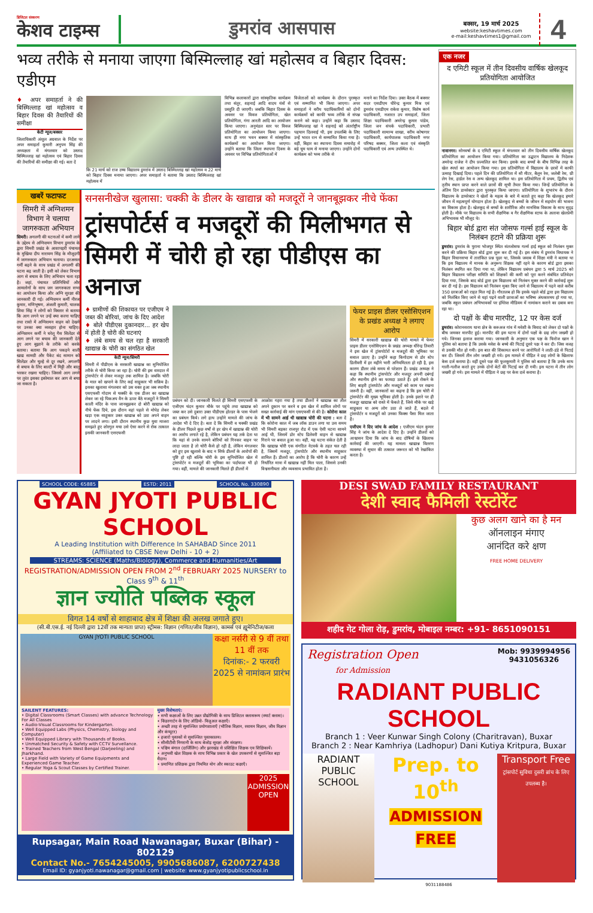डिजिटल संस्करण
केशव टाइम्स
डुमरांव आसपास
बक्सर, 19 मार्च 2025
website:keshavtimes.com
e-mail:keshavtimes1@gmail.com
4
भव्य तरीके से मनाया जाएगा बिस्मिल्लाह खां महोत्सव व बिहार दिवस: एडीएम
♦ अपर समाहर्ता ने की बिस्मिल्लाह खां महोत्सव व बिहार दिवस की तैयारियों की समीक्षा
केटी न्यूज/बक्सर
जिलाधिकारी अंशुल अग्रवाल के निर्देश पर अपर समाहर्ता कुमारी अनुपम सिंह की अध्यक्षता में मंगलवार को उस्ताद बिस्मिल्लाह खां महोत्सव एवं बिहार दिवस की तैयारियों की समीक्षा की गई। बता दें
कि 21 मार्च को राज उच्च विद्यालय डुमरांव में उस्ताद बिस्मिल्लाह खां महोत्सव व 22 मार्च को बिहार दिवस मनाया जाएगा। अपर समाहर्ता ने बताया कि उस्ताद बिस्मिल्लाह खां महोत्सव में
विभिन्न कलाकारों द्वारा सांस्कृतिक कार्यक्रम तथा संतूर, शहनाई आदि वादय यंत्रों से प्रस्तुति दी जाएगी। जबकि बिहार दिवस के अवसर पर विवज प्रतियोगिता, खेल प्रतियोगिता, गंगा आरती आदि का आयोजन किया जाएगा। अनुमंडल स्तर पर विवज प्रतियोगिता का आयोजन किया जाएगा। साथ ही नगर भवन बक्सर में सांस्कृतिक कार्यक्रमों का आयोजन किया जाएगा। उन्होंने बताया कि जिला स्थापना दिवस के अवसर पर विभिन्न प्रतियोगिताओं में
विजेताओं को कार्यक्रम के दौरान पुरस्कृत एवं सम्मानित भी किया जाएगा। अपर समाहर्ता ने वरीय पदाधिकारियों को दोनों कार्यक्रमों को काफी भव्य तरीके से संपन्न कराने को कहा। उन्होंने कहा कि उस्ताद बिस्मिल्लाह खां ने शहनाई को अंतर्राष्ट्रीय पहचान दिलवाई थी, इस उपलब्धि के लिए उन्हें भारत रत्न से सम्मानित किया गया है। वहीं, बिहार का स्थापना दिवस समारोह में बड़े धूम धाम से मनाया जाएगा। उन्होंने दोनों कार्यक्रम को भव्य तरीके से
मनाने का निर्देश दिया। उक्त बैठक में बक्सर सदर एसडीएम धीरेन्द्र कुमार मिश्र एवं डुमरांव एसडीएम राकेश कुमार, विशेष कार्य पदाधिकारी, नजारत उप समाहर्ता, जिला शिक्षा पदाधिकारी अमरेन्द्र कुमार पांडेय, जिला जन संपर्क पदाधिकारी, प्रभारी पदाधिकारी सामान्य शाखा, वरीय कोषागार पदाधिकारी, कार्यपालक पदाधिकारी नगर परिषद बक्सर, जिला कला एवं संस्कृति पदाधिकारी एवं अन्य उपस्थित थे।
खबरें फटाफट
सिमरी में अग्निशमन विभाग ने चलाया जागरुकता अभियान
सिमरी। अगलगी की घटनाओं में कमी लाने के उद्देश्य से अग्निशमन विभाग डुमरांव के द्वारा सिमरी प्रखंड के आशापड़री पंचायत के मुखिया दीप नारायण सिंह के मौजूदगी में जागरुकता अभियान चलाया। दरअसल गर्मी बढ़ने के साथ प्रखंड में अगलगी की घटना बढ़ जाती है। इसी को लेकर विभाग आग से बचाव के लिए अभियान चला रहा है। जहां, पंचायत प्रतिनिधियों और आमलोगों के साथ जन जागरुकता सभा का आयोजन किया और अग्नि सुरक्षा की जानकारी दी गई। अग्निशमन कर्मी नीरज कुमार, मणिभूषण, अंजली कुमारी, चालक शिवा सिंह ने लोगों को विस्तार से बताया कि आग लगने पर उन्हें क्या करना चाहिए तथा रास्ते में अग्निशमन वाहन को देखने पर उनका क्या व्यवहार होना चाहिए। अग्निशमन कर्मी ने घरेलू गैस सिलेंडर से आग लगने पर बचाव की जानकारी देते हुए आग बुझाने के तरीके को करके बताया। बताया कि आग पकड़ने वाली खाद्य सामग्री और पैकेट बंद सामान को सिलेंडर और चुल्हे से दूर रखने, अगलगी से बचाव के लिए बाल्टी में मिट्टी और बालू भरकर रखना चाहिए। जिससे आग लगने पर तुरंत इसका इस्तेमाल कर आग से बचा जा सकता है।
सनसनीखेज खुलासा: चक्की के डीलर के खाद्यान्न को मजदूरों ने जानबूझकर नीचे फेंका
ट्रांसपोर्टर्स व मजदूरों की मिलीभगत से सिमरी में चोरी हो रहा पीडीएस का अनाज
♦ ग्रामीणों की शिकायत पर एजीएम ने जब्त की बोरियां, जांच के दिए आदेश
♦ बोले पीडीएस दुकानदार... हर खेप में होती है चोरी की घटनाएं
♦ लंबे समय से चल रहा है सरकारी खाद्यान्न के चोरी का संगठित खेल
केटी न्यूज/सिमरी
सिमरी में पीडीएस के सरकारी खाद्यान्न का सुनियोजित तरीके से चोरी किया जा रहा है। चोरी की इस वारदात में ट्रांसपोर्टर से लेकर मजदूर तक शामिल है। जबकि चोरी के माल को खपाने के लिए कई साहूकार भी सक्रिय है। इसका खुलासा मंगलवार को उस वक्त हुआ जब स्थानीय एसएफसी गोदाम से चक्की के एक डीलर का खाद्यान्न लेकर जा रहे पिकअप वैन के ऊपर बैठे मजदूरों ने सिमरी काली मंदिर के पास जानबूझकर दो बोरी खाद्यान्न को नीचे फेंक दिये, इस दौरान वहां पहले से मोपेड लेकर खड़ा एक साहूकार उक्त खाद्यान्न को उठा अपने वाहन पर लादने लगा। इसी दौरान स्थानीय कुछ युवा माजरा समझते हुए शोरगुल मचा उसे ऐसा करने से रोक तत्काल इसकी जानकारी एसएफसी
प्रबंधन को दी। जानकारी मिलते ही सिमरी एसएफसी के एजीएम चंदन कुमार मौके पर पहुंचे तथा खाद्यान्न को जब्त कर उसे दुबारा उक्त पीडीएस होल्डर के पास भेजने का प्रबंधन किये। लगे हाथ उन्होंने मामले की जांच के आदेश भी दे दिए है। बता दें कि सिमरी व चक्की प्रखंड के डीलर पिछले कुछ वर्षों से हर खेप में खाद्यान्न की चोरी का आरोप लगाते रहे है, लेकिन प्रबंधन यह तर्क देता था कि यहां से उनके सामने बोरियों को गिनकर वाहन पर लादा जाता है तो चोरी कैसे हो रही है, लेकिन मंगलवार को हुए इस खुलासे के बाद न सिर्फ डीलरों के आरोपों की पुष्टि हो रही बल्कि चोरी के इस सुनियोजित खेल में ट्रांसपोर्टर व मजदूरों की भूमिका का पर्दाफाश भी हो गया। वहीं, मामले की जानकारी मिलते ही डीलरों में
आक्रोश गहरा गया है तथा डीलरों ने खाद्यान्न का तौल अपने दुकान पर करने व इस खेल में शामिल लोगों पर सख्त कार्रवाई की मांग एसएफसी से की है। कोरोना काल में भी सामने आई थी खाद्यान्न चोरी की घटना : बता दें कि कोरोना काल में जब लॉक डाउन लगा था उस समय भी सिमरी बड़का राजपुर रोड में एक ऐसी घटना सामने आई थी, जिसमें डोर स्टेप डिलेवरी वाहन से खाद्यान्न गिराने पर बवाल हुआ था। वहीं, यह घटना संकेत देती है कि खाद्यान्न चोरी एक संगठित नेटवर्क के तहत चल रही है, जिसमें मजदूर, ट्रांसपोर्टर और स्थानीय साहूकार शामिल हैं। डीलरों का आरोप है कि चोरी के कारण उन्हें निर्धारित मात्रा में खाद्यान्न नहीं मिल पाता, जिससे उनकी विश्वसनीयता और व्यवसाय प्रभावित होता है।
फेयर प्राइस डीलर एसोसिएशन के प्रखंड अध्यक्ष ने लगाए आरोप
सिमरी में सरकारी खाद्यान्न की चोरी मामले में फेयर प्राइस डीलर एसोसिएशन के प्रखंड अध्यक्ष धीरेन्द्र तिवारी ने इस खेल में ट्रांसपोर्टरों व मजदूरों की भूमिका पर सवाल उठाए है। उन्होंने कहा किगोदाम से डोर स्टेप डिलीवरी में हर महीने भारी अनियमितता हो रही है, इस कारण डीलर लंबे समय से परेशान हैं। प्रखंड अध्यक्ष ने कहा कि स्थानीय ट्रांसपोर्टर और मजदूर अपनी दबंगई और स्थानीय होने का फायदा उठाते हैं। इसे रोकने के लिए बाहरी ट्रांसपोर्टर और मजदूरों को काम पर रखना जरूरी है। वहीं, जानकारों का कहना है कि इस चोरी में ट्रांसपोर्टर की मुख्य भूमिका होती है। उनके इशारे पर ही मजदूर खाद्यान्न को रास्ते में फेंकते हैं, जिसे मौके पर खड़े साहूकार या अन्य लोग उठा ले जाते हैं, बदले में ट्रांसपोर्टर व मजदूरों को उनका फिक्स पैसा मिल जाता है।
एजीएम ने दिए जांच के आदेश : एजीएम चंदन कुमार सिंह ने जांच के आदेश दे दिए है। उन्होंने डीलरों को आश्वासन दिया कि जांच के बाद दोषियों के खिलाफ कार्रवाई की जाएगी। यह मामला खाद्यान्न वितरण व्यवस्था में सुधार की तत्काल जरूरत को भी रेखांकित करता है।
एक नजर
द एमिटी स्कूल में तीन दिवसीय वार्षिक खेलकूद प्रतियोगिता आयोजित
नावानगर। सोनवर्षा के द एमिटी स्कूल में मंगलवार को तीन दिवसीय वार्षिक खेलकूद प्रतियोगिता का आयोजन किया गया। प्रतियोगिता का उद्घाटन विद्यालय के निदेशक अमरेन्द्र राजेश ने दीप प्रज्वलित कर किया। इसके बाद बच्चों के बीच विभिन्न तरह के खेल स्पर्धा का आयोजन किया गया। इस प्रतियोगिता में विद्यालय के छात्रों में काफी उत्साह दिखाई दिया। पहले दिन की प्रतियोगिता में सौ मीटर, बैलून रेस, जलेबी रेस, थ्री लेग रेस, हार्डल रेस व अन्य खेलकूद शामिल था। इस प्रतियोगिता में प्रथम, द्वितीय एवं तृतीय स्थान प्राप्त करने वाले छात्रों की सूची तैयार किया गया। जिन्हें प्रतियोगिता के अंतिम दिन डायरेक्टर द्वारा पुरस्कृत किया जाएगा। प्रतियोगिता के शुभारंभ के दौरान विद्यालय के डायरेक्टर ने खेलों के महत्व के बारे में बताते हुए कहा कि खेलकूद हमारे जीवन में महत्वपूर्ण योगदान होता है। खेलकूद से बच्चों के जीवन में सहयोग की भावना का विकास होता है। खेलकूद से बच्चों के शारीरिक और मानसिक विकास के साथ सुदृढ़ होती है। मौके पर विद्यालय के सभी शैक्षणिक व गैर शैक्षणिक स्टाफ के अलावा खेलप्रेमी अभिभावक भी मौजूद थे।
बिहार बोर्ड द्वारा संत जोसफ गर्ल्स हाई स्कूल के निलंबन हटाने की प्रक्रिया शुरू
डुमरांव। डुमरांव के पुराना भोजपुर स्थित संतजोसफ गर्ल्स हाई स्कूल को निलंबन मुक्त करने की प्रक्रिया बिहार बोर्ड द्वारा शुरू कर दी गई है। इस संबंध में डुमरांव विधायक ने बिहार विधानसभा में तारांकित प्रश्न पूछा था, जिसके जवाब में शिक्षा मंत्री ने बताया था कि इस विद्यालय में मानक के अनुरूप शिक्षक नहीं रहने के कारण बोर्ड द्वारा इसका निलंबन स्थगित कर दिया गया था, लेकिन विद्यालय प्रबंधन द्वारा 5 मार्च 2025 को बिहार विद्यालय परीक्षा समिति को शिक्षकों की कमी को पूरा करने संबंधित प्रतिवेदन दिया गया, जिसके बाद बोर्ड द्वारा इस विद्यालय को निलंबन मुक्त करने की कार्रवाई शुरू कर दी गई है। इस विद्यालय को निलंबन मुक्त किए जाने से विद्यालय में पढ़ने वाले करीब 350 छात्राओं को राहत मिल गई है। गौरतलब हो कि इसके पहले बोर्ड द्वारा इस विद्यालय को निलंबित किए जाने से यहां पढ़ने वाली छात्राओं का भविष्य अंधकारमय हो गया था, जबकि स्कूल प्रबंधन अभिभावकों पर इंग्लिश मीडियम में नामांकन कराने का दबाव बना रहा था।
दो पक्षों के बीच मारपीट, 12 पर केस दर्ज
डुमरांव। कोरानसराय थाना क्षेत्र के करुअज गांव में मवेशी के विवाद को लेकर दो पक्षों के बीच जमकर मारपीट हुई। मारपीट की इस घटना में दोनों पक्षों के छह लोग जख्मी हो गये। जिनका इलाज कराया गया। जानकारी के अनुसार एक पक्ष के फिरोज खान ने पुलिस को बताया है कि उसके मवेश के बच्चे की पिटाई दूसरे पक्ष ने कर दी। जिस वजह से उसकी मौत हो गयी। इस बात की शिकायत करने पर आरोपितों ने लाठी-डंडे से पिटाई कर दी। जिसमें तीन लोग जख्मी हो गये। इस मामले में पीड़ित ने छह लोगों के खिलाफ केस दर्ज कराया है। वहीं दूसरे पक्ष की फूलकुमारी ने पुलिस को बताया है कि उनके साथ गाली-गलौज करते हुए उनके दोनों बेटों की पिटाई कर दी गयी। इस घटना में तीन लोग जख्मी हो गये। इस मामले में पीड़िता ने छह पर केस दर्ज कराया है।
SCHOOL CODE: 65885 ESTD: 2011 SCHOOL No. 330890
GYAN JYOTI PUBLIC SCHOOL
A Leading Institution with Difference In SAHABAD Since 2011
(Affiliated to CBSE New Delhi - 10 + 2)
STREAMS: SCIENCE (Maths/Biology), Commerce and Humanities/Art
REGISTRATION/ADMISSION OPEN FROM 2<sup>nd</sup> FEBRUARY 2025 NURSERY to Class 9<sup>th</sup> & 11<sup>th</sup>
ज्ञान ज्योति पब्लिक स्कूल
विगत 14 वर्षो से शाहाबाद क्षेत्र में शिक्षा की अलख जगाते हुए।
(सी.बी.एस.ई. नई दिल्ली द्वारा 12वीं तक मान्यता प्राप्त) स्ट्रीमस: विज्ञान (गणित/जीव विज्ञान), कामर्स एवं ह्यूमेनिटीज/कला
GYAN JYOTI PUBLIC SCHOOL
कक्षा नर्सरी से 9 वीं तथा 11 वीं तक
दिनांक:- 2 फरवरी 2025 से नामांकन प्रारंभ
SAILENT FEATURES:
• Digital Classrooms (Smart Classes) with advance Technology For All Classes
• Audio-Visual Classrooms for Kindergarten.
• Well Equipped Labs (Physics, Chemistry, biology and Computer)
• Well Equipped Library with Thousands of Books.
• Unmatched Security & Safety with CCTV Survellance.
• Trained Teachers from West Bengal (Darjeeling) and Jharkhand.
• Large Field with Variety of Game Equipments and Experienced Game Teacher.
• Regular Yoga & Scout Classes by Certified Trainer.
मुख्य विशेषताएं:
• सभी कक्षाओं के लिए उन्नत प्रौद्योगिकी के साथ डिजिटल क्लासरूम (स्मार्ट क्लास)।
• किंडरगार्टन के लिए ऑडियो- विज़ुअल कक्षाएँ।
• अच्छी तरह से सुसज्जित प्रयोगशालाएँ (भौतिक विज्ञान, रसायन विज्ञान, जीव विज्ञान और कंप्यूटर)
• हजारो पुस्तकों से सुसज्जित पुस्तकालय।
• सीसीटीवी निगरानी के साथ बेजोड़ सुरक्षा और संरक्षण।
• पश्चिम बंगाल (दार्जिलिंग) और झारखंड से प्रशिक्षित शिक्षक एव शिक्षिकायें।
• अनुभवी खेल शिक्षक के साथ विभिन्न प्रकार के खेल उपकरणों से सुसज्जित बड़ा मैदान।
• प्रमाणित प्रशिक्षक द्वारा नियमित योग और स्काउट कक्षाएँ।
2025
ADMISSION
OPEN
Rupsagar, Main Road Nawanagar, Buxar (Bihar) - 802129
Contact No.- 7654245005, 9905686087, 6200727438
Email ID: gyanjyoti.nawanagar@gmail.com | website: www.gyanjyotipublicschool.in
DESI SWAD FAMILY RESTAURANT
देशी स्वाद फैमिली रेस्टोरेंट
कुछ अलग खाने का है मन
ऑनलाइन मंगाए
आनंदित करे क्षण
FREE HOME DELIVERY
शहीद गेट गोला रोड़, डुमरांव, मोबाइल नम्बर: +91- 8651090151
Registration Open
for Admission Mob: 9939994956
9431056326
RADIANT PUBLIC SCHOOL
Branch 1 : Veer Kunwar Singh Colony (Charitravan), Buxar
Branch 2 : Near Kamhriya (Ladhopur) Dani Kutiya Kritpura, Buxar
RADIANT PUBLIC SCHOOL
Prep. to 10<sup>th</sup>
ADMISSION FREE
Transport Free
ट्रांसपोर्ट सुविधा दुसरी ब्रांच के लिए उपलब्ध है।
9031188486